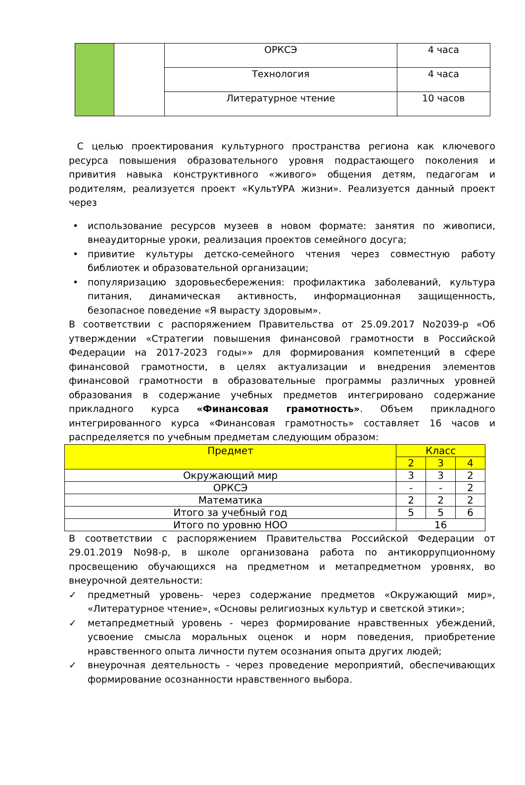| | | ОРКСЭ | 4 часа |
| | | Технология | 4 часа |
| | | Литературное чтение | 10 часов |
С целью проектирования культурного пространства региона как ключевого ресурса повышения образовательного уровня подрастающего поколения и привития навыка конструктивного «живого» общения детям, педагогам и родителям, реализуется проект «КультУРА жизни». Реализуется данный проект через
• использование ресурсов музеев в новом формате: занятия по живописи, внеаудиторные уроки, реализация проектов семейного досуга;
• привитие культуры детско-семейного чтения через совместную работу библиотек и образовательной организации;
• популяризацию здоровьесбережения: профилактика заболеваний, культура питания, динамическая активность, информационная защищенность, безопасное поведение «Я вырасту здоровым».
В соответствии с распоряжением Правительства от 25.09.2017 No2039-р «Об утверждении «Стратегии повышения финансовой грамотности в Российской Федерации на 2017-2023 годы»» для формирования компетенций в сфере финансовой грамотности, в целях актуализации и внедрения элементов финансовой грамотности в образовательные программы различных уровней образования в содержание учебных предметов интегрировано содержание прикладного курса «Финансовая грамотность». Объем прикладного интегрированного курса «Финансовая грамотность» составляет 16 часов и распределяется по учебным предметам следующим образом:
| Предмет | Класс | | |
| --- | --- | --- | --- |
| | 2 | 3 | 4 |
| Окружающий мир | 3 | 3 | 2 |
| ОРКСЭ | - | - | 2 |
| Математика | 2 | 2 | 2 |
| Итого за учебный год | 5 | 5 | 6 |
| Итого по уровню НОО | 16 | | |
В соответствии с распоряжением Правительства Российской Федерации от 29.01.2019 No98-р, в школе организована работа по антикоррупционному просвещению обучающихся на предметном и метапредметном уровнях, во внеурочной деятельности:
✓ предметный уровень- через содержание предметов «Окружающий мир», «Литературное чтение», «Основы религиозных культур и светской этики»;
✓ метапредметный уровень - через формирование нравственных убеждений, усвоение смысла моральных оценок и норм поведения, приобретение нравственного опыта личности путем осознания опыта других людей;
✓ внеурочная деятельность - через проведение мероприятий, обеспечивающих формирование осознанности нравственного выбора.